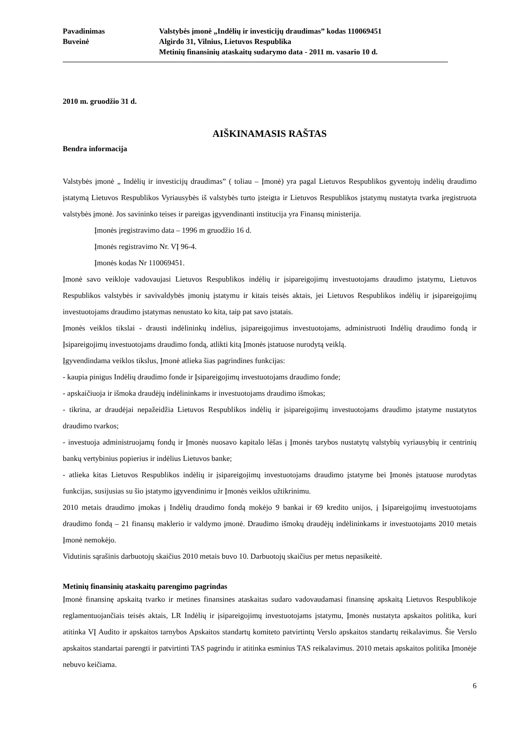Pavadinimas
Valstybės įmonė „Indėlių ir investicijų draudimas” kodas 110069451
Buveinė
Algirdo 31, Vilnius, Lietuvos Respublika
Metinių finansinių ataskaitų sudarymo data - 2011 m. vasario 10 d.
2010 m. gruodžio 31 d.
AIŠKINAMASIS RAŠTAS
Bendra informacija
Valstybės įmonė „ Indėlių ir investicijų draudimas” ( toliau – Įmonė) yra pagal Lietuvos Respublikos gyventojų indėlių draudimo įstatymą Lietuvos Respublikos Vyriausybės iš valstybės turto įsteigta ir Lietuvos Respublikos įstatymų nustatyta tvarka įregistruota valstybės įmonė. Jos savininko teises ir pareigas įgyvendinanti institucija yra Finansų ministerija.
Įmonės įregistravimo data – 1996 m gruodžio 16 d.
Įmonės registravimo Nr. VĮ 96-4.
Įmonės kodas Nr 110069451.
Įmonė savo veikloje vadovaujasi Lietuvos Respublikos indėlių ir įsipareigojimų investuotojams draudimo įstatymu, Lietuvos Respublikos valstybės ir savivaldybės įmonių įstatymu ir kitais teisės aktais, jei Lietuvos Respublikos indėlių ir įsipareigojimų investuotojams draudimo įstatymas nenustato ko kita, taip pat savo įstatais.
Įmonės veiklos tikslai - drausti indėlininkų indėlius, įsipareigojimus investuotojams, administruoti Indėlių draudimo fondą ir Įsipareigojimų investuotojams draudimo fondą, atlikti kitą Įmonės įstatuose nurodytą veiklą.
Įgyvendindama veiklos tikslus, Įmonė atlieka šias pagrindines funkcijas:
- kaupia pinigus Indėlių draudimo fonde ir Įsipareigojimų investuotojams draudimo fonde;
- apskaičiuoja ir išmoka draudėjų indėlininkams ir investuotojams draudimo išmokas;
- tikrina, ar draudėjai nepažeidžia Lietuvos Respublikos indėlių ir įsipareigojimų investuotojams draudimo įstatyme nustatytos draudimo tvarkos;
- investuoja administruojamų fondų ir Įmonės nuosavo kapitalo lėšas į Įmonės tarybos nustatytų valstybių vyriausybių ir centrinių bankų vertybinius popierius ir indėlius Lietuvos banke;
- atlieka kitas Lietuvos Respublikos indėlių ir įsipareigojimų investuotojams draudimo įstatyme bei Įmonės įstatuose nurodytas funkcijas, susijusias su šio įstatymo įgyvendinimu ir Įmonės veiklos užtikrinimu.
2010 metais draudimo įmokas į Indėlių draudimo fondą mokėjo 9 bankai ir 69 kredito unijos, į Įsipareigojimų investuotojams draudimo fondą – 21 finansų maklerio ir valdymo įmonė. Draudimo išmokų draudėjų indėlininkams ir investuotojams 2010 metais Įmonė nemokėjo.
Vidutinis sąrašinis darbuotojų skaičius 2010 metais buvo 10. Darbuotojų skaičius per metus nepasikeitė.
Metinių finansinių ataskaitų parengimo pagrindas
Įmonė finansinę apskaitą tvarko ir metines finansines ataskaitas sudaro vadovaudamasi finansinę apskaitą Lietuvos Respublikoje reglamentuojančiais teisės aktais, LR Indėlių ir įsipareigojimų investuotojams įstatymu, Įmonės nustatyta apskaitos politika, kuri atitinka VĮ Audito ir apskaitos tarnybos Apskaitos standartų komiteto patvirtintų Verslo apskaitos standartų reikalavimus. Šie Verslo apskaitos standartai parengti ir patvirtinti TAS pagrindu ir atitinka esminius TAS reikalavimus. 2010 metais apskaitos politika Įmonėje nebuvo keičiama.
6